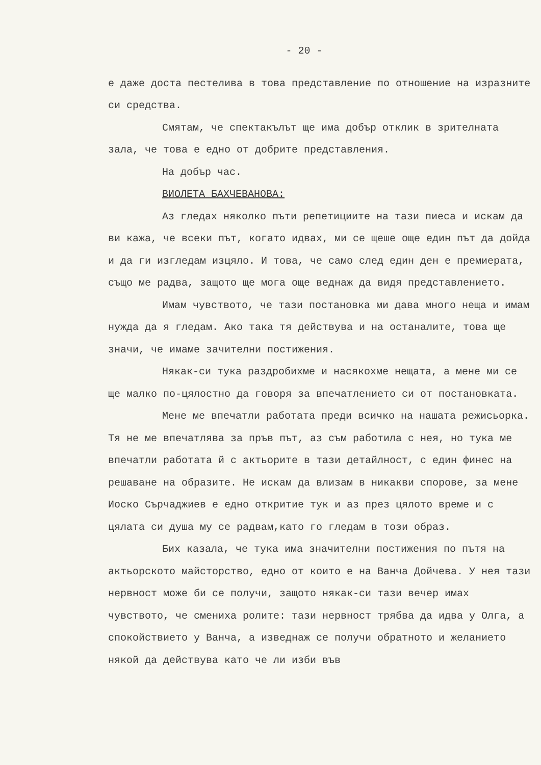- 20 -
е даже доста пестелива в това представление по отношение на изразните си средства.
Смятам, че спектакълът ще има добър отклик в зрителната зала, че това е едно от добрите представления.
На добър час.
ВИОЛЕТА БАХЧЕВАНОВА:
Аз гледах няколко пъти репетициите на тази пиеса и искам да ви кажа, че всеки път, когато идвах, ми се щеше още един път да дойда и да ги изгледам изцяло. И това, че само след един ден е премиерата, също ме радва, защото ще мога още веднаж да видя представлението.
Имам чувството, че тази постановка ми дава много неща и имам нужда да я гледам. Ако така тя действува и на останалите, това ще значи, че имаме зачителни постижения.
Някак-си тука раздробихме и насякохме нещата, а мене ми се ще малко по-цялостно да говоря за впечатлението си от постановката.
Мене ме впечатли работата преди всичко на нашата режисьорка. Тя не ме впечатлява за пръв път, аз съм работила с нея, но тука ме впечатли работата й с актьорите в тази детайлност, с един финес на решаване на образите. Не искам да влизам в никакви спорове, за мене Иоско Сърчаджиев е едно откритие тук и аз през цялото време и с цялата си душа му се радвам,като го гледам в този образ.
Бих казала, че тука има значителни постижения по пътя на актьорското майсторство, едно от които е на Ванча Дойчева. У нея тази нервност може би се получи, защото някак-си тази вечер имах чувството, че смениха ролите: тази нервност трябва да идва у Олга, а спокойствието у Ванча, а изведнаж се получи обратното и желанието някой да действува като че ли изби във